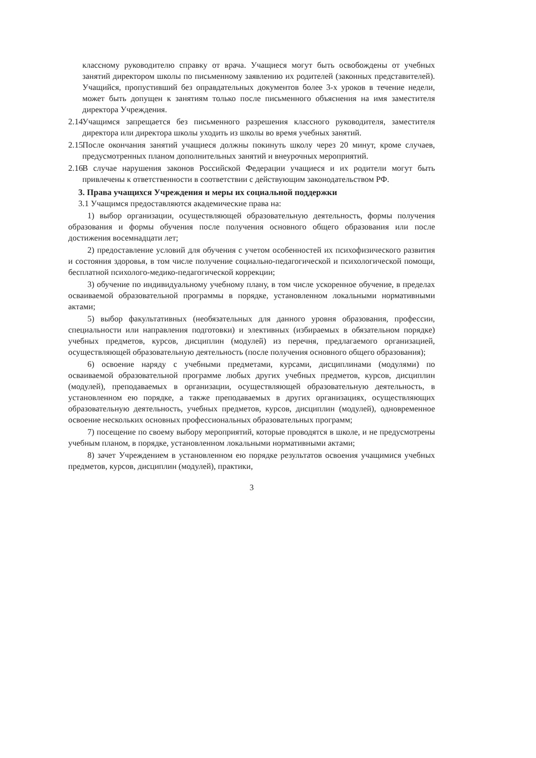классному руководителю справку от врача. Учащиеся могут быть освобождены от учебных занятий директором школы по письменному заявлению их родителей (законных представителей). Учащийся, пропустивший без оправдательных документов более 3-х уроков в течение недели, может быть допущен к занятиям только после письменного объяснения на имя заместителя директора Учреждения.
2.14 Учащимся запрещается без письменного разрешения классного руководителя, заместителя директора или директора школы уходить из школы во время учебных занятий.
2.15 После окончания занятий учащиеся должны покинуть школу через 20 минут, кроме случаев, предусмотренных планом дополнительных занятий и внеурочных мероприятий.
2.16 В случае нарушения законов Российской Федерации учащиеся и их родители могут быть привлечены к ответственности в соответствии с действующим законодательством РФ.
3. Права учащихся Учреждения и меры их социальной поддержки
3.1 Учащимся предоставляются академические права на:
1) выбор организации, осуществляющей образовательную деятельность, формы получения образования и формы обучения после получения основного общего образования или после достижения восемнадцати лет;
2) предоставление условий для обучения с учетом особенностей их психофизического развития и состояния здоровья, в том числе получение социально-педагогической и психологической помощи, бесплатной психолого-медико-педагогической коррекции;
3) обучение по индивидуальному учебному плану, в том числе ускоренное обучение, в пределах осваиваемой образовательной программы в порядке, установленном локальными нормативными актами;
5) выбор факультативных (необязательных для данного уровня образования, профессии, специальности или направления подготовки) и элективных (избираемых в обязательном порядке) учебных предметов, курсов, дисциплин (модулей) из перечня, предлагаемого организацией, осуществляющей образовательную деятельность (после получения основного общего образования);
6) освоение наряду с учебными предметами, курсами, дисциплинами (модулями) по осваиваемой образовательной программе любых других учебных предметов, курсов, дисциплин (модулей), преподаваемых в организации, осуществляющей образовательную деятельность, в установленном ею порядке, а также преподаваемых в других организациях, осуществляющих образовательную деятельность, учебных предметов, курсов, дисциплин (модулей), одновременное освоение нескольких основных профессиональных образовательных программ;
7) посещение по своему выбору мероприятий, которые проводятся в школе, и не предусмотрены учебным планом, в порядке, установленном локальными нормативными актами;
8) зачет Учреждением в установленном ею порядке результатов освоения учащимися учебных предметов, курсов, дисциплин (модулей), практики,
3